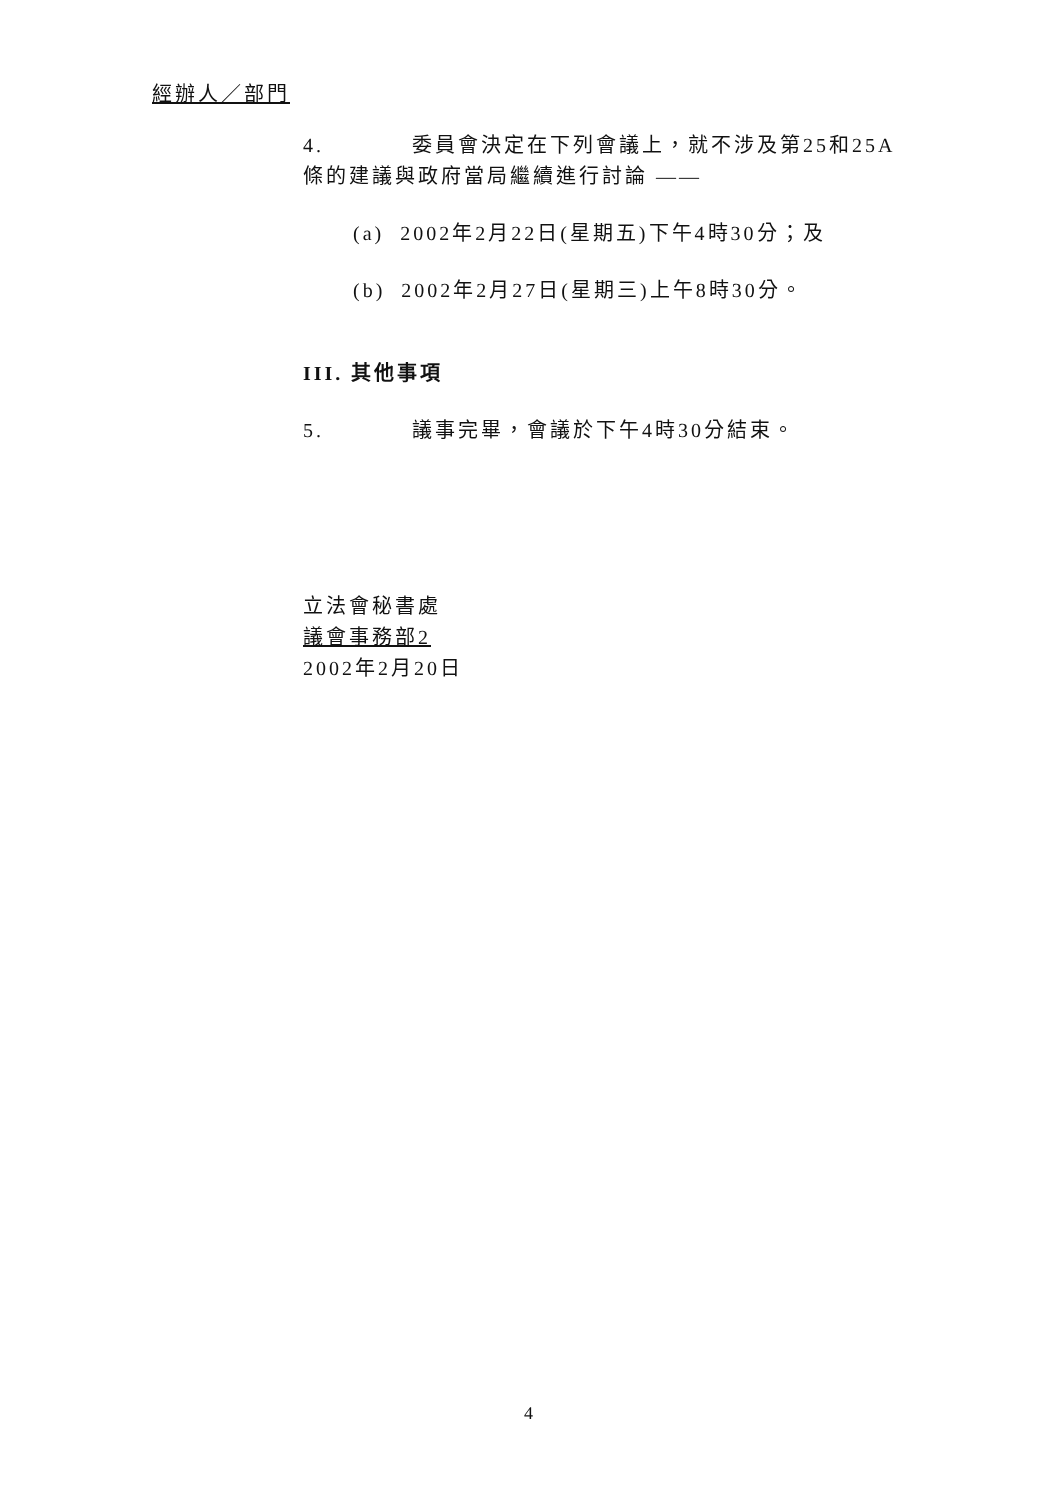經辦人／部門
4. 委員會決定在下列會議上，就不涉及第25和25A條的建議與政府當局繼續進行討論 ——
(a) 2002年2月22日(星期五)下午4時30分；及
(b) 2002年2月27日(星期三)上午8時30分。
III. 其他事項
5. 議事完畢，會議於下午4時30分結束。
立法會秘書處
議會事務部2
2002年2月20日
4